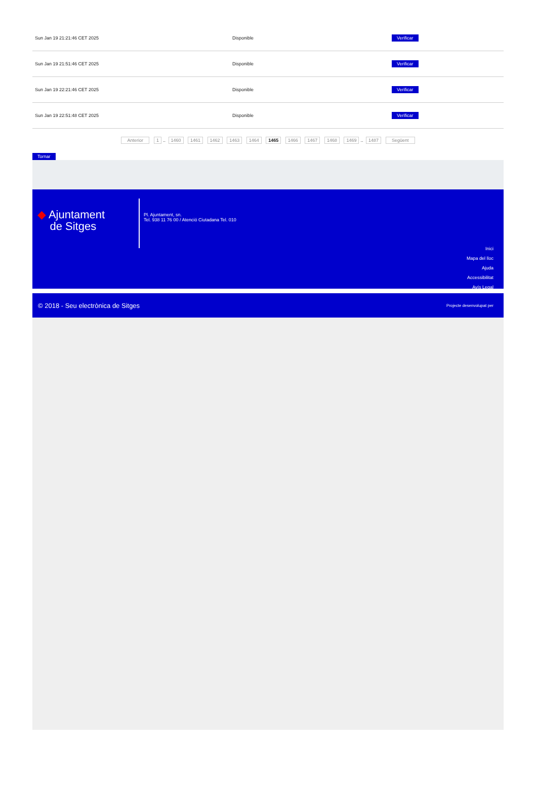| Sun Jan 19 21:21:46 CET 2025 | Disponible | Verificar |
| Sun Jan 19 21:51:46 CET 2025 | Disponible | Verificar |
| Sun Jan 19 22:21:46 CET 2025 | Disponible | Verificar |
| Sun Jan 19 22:51:48 CET 2025 | Disponible | Verificar |
Anterior 1.. 1460 1461 1462 1463 1464 1465 1466 1467 1468 1469.. 1487 Següent
Tornar
◆ Ajuntament
de Sitges
Pl. Ajuntament, sn.
Tel. 938 11 76 00 / Atenció Ciutadana Tel. 010
Inici
Mapa del lloc
Ajuda
Accessibilitat
Avís Legal
© 2018 - Seu electrònica de Sitges Projecte desenvolupat per